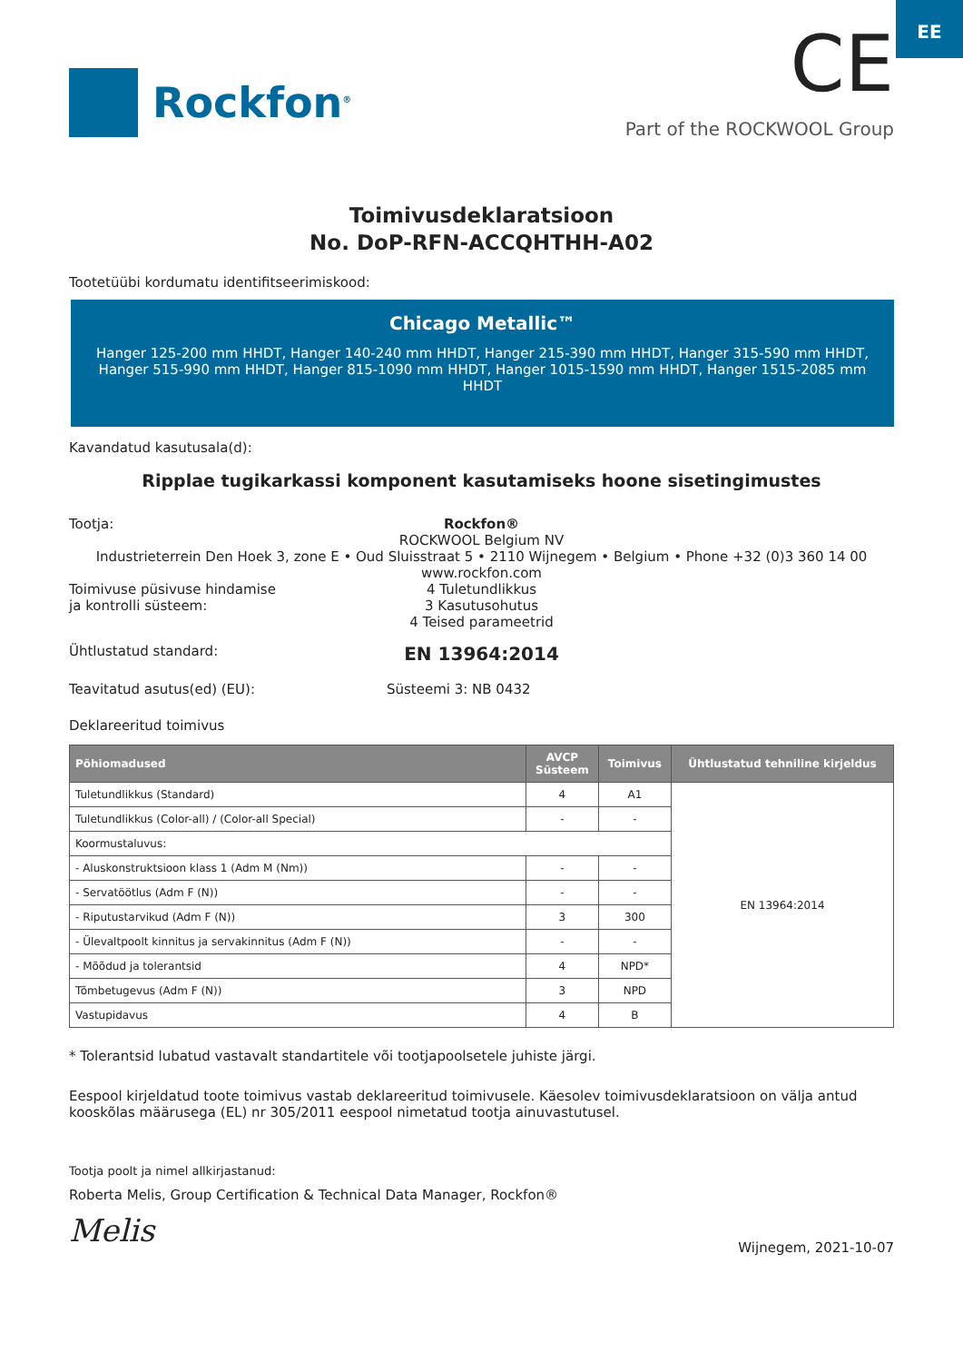EE
Rockfon<sup>®</sup>
CE
Part of the ROCKWOOL Group
Toimivusdeklaratsioon
No. DoP-RFN-ACCQHTHH-A02
Tootetüübi kordumatu identifitseerimiskood:
Chicago Metallic™
Hanger 125-200 mm HHDT, Hanger 140-240 mm HHDT, Hanger 215-390 mm HHDT, Hanger 315-590 mm HHDT, Hanger 515-990 mm HHDT, Hanger 815-1090 mm HHDT, Hanger 1015-1590 mm HHDT, Hanger 1515-2085 mm HHDT
Kavandatud kasutusala(d):
Ripplae tugikarkassi komponent kasutamiseks hoone sisetingimustes
Tootja: Rockfon®
ROCKWOOL Belgium NV
Industrieterrein Den Hoek 3, zone E • Oud Sluisstraat 5 • 2110 Wijnegem • Belgium • Phone +32 (0)3 360 14 00
www.rockfon.com
Toimivuse püsivuse hindamise
ja kontrolli süsteem:
4 Tuletundlikkus
3 Kasutusohutus
4 Teised parameetrid
Ühtlustatud standard:
EN 13964:2014
Teavitatud asutus(ed) (EU): Süsteemi 3: NB 0432
Deklareeritud toimivus
| Põhiomadused | AVCP Süsteem | Toimivus | Ühtlustatud tehniline kirjeldus |
| --- | --- | --- | --- |
| Tuletundlikkus (Standard) | 4 | A1 | EN 13964:2014 |
| Tuletundlikkus (Color-all) / (Color-all Special) | - | - | |
| Koormustaluvus: | | | |
| - Aluskonstruktsioon klass 1 (Adm M (Nm)) | - | - | |
| - Servatöötlus (Adm F (N)) | - | - | |
| - Riputustarvikud (Adm F (N)) | 3 | 300 | |
| - Ülevaltpoolt kinnitus ja servakinnitus (Adm F (N)) | - | - | |
| - Mõõdud ja tolerantsid | 4 | NPD* | |
| Tõmbetugevus (Adm F (N)) | 3 | NPD | |
| Vastupidavus | 4 | B | |
* Tolerantsid lubatud vastavalt standartitele või tootjapoolsetele juhiste järgi.
Eespool kirjeldatud toote toimivus vastab deklareeritud toimivusele. Käesolev toimivusdeklaratsioon on välja antud kooskõlas määrusega (EL) nr 305/2011 eespool nimetatud tootja ainuvastutusel.
Tootja poolt ja nimel allkirjastanud:
Roberta Melis, Group Certification & Technical Data Manager, Rockfon®
Melis
Wijnegem, 2021-10-07